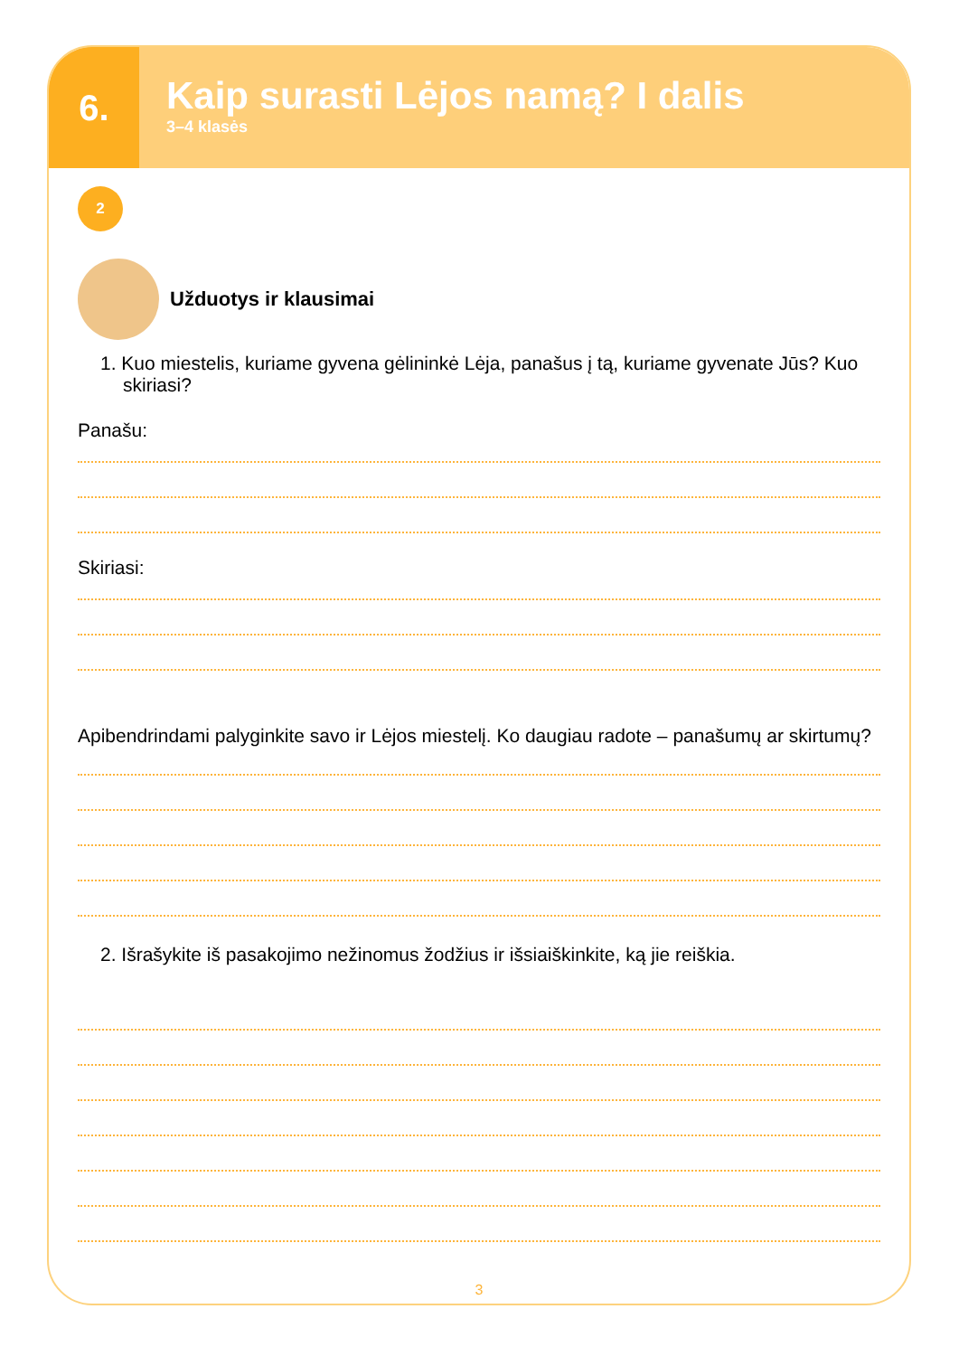6.
Kaip surasti Lėjos namą? I dalis
3–4 klasės
2
Užduotys ir klausimai
1. Kuo miestelis, kuriame gyvena gėlininkė Lėja, panašus į tą, kuriame gyvenate Jūs? Kuo skiriasi?
Panašu:
Skiriasi:
Apibendrindami palyginkite savo ir Lėjos miestelį. Ko daugiau radote – panašumų ar skirtumų?
2. Išrašykite iš pasakojimo nežinomus žodžius ir išsiaiškinkite, ką jie reiškia.
3